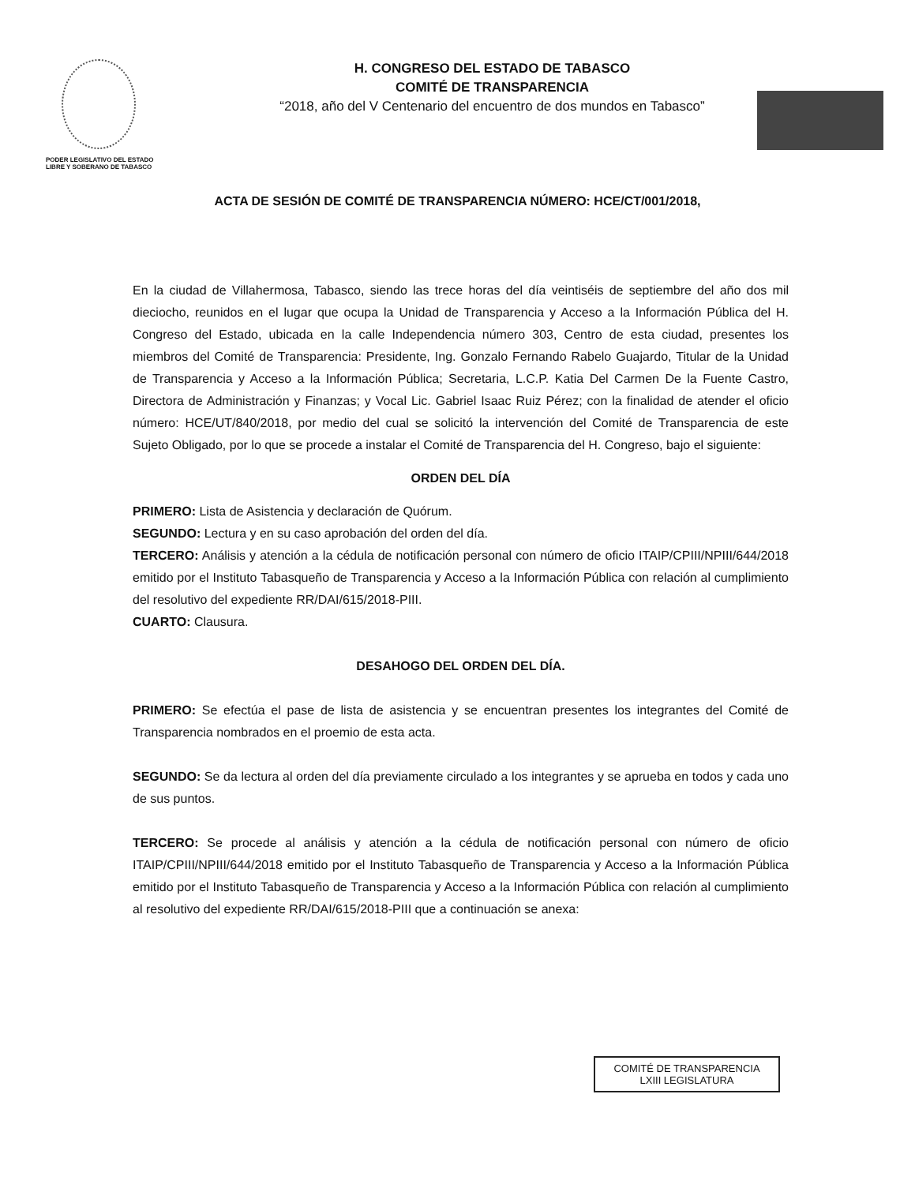PODER LEGISLATIVO DEL ESTADO
LIBRE Y SOBERANO DE TABASCO
H. CONGRESO DEL ESTADO DE TABASCO
COMITÉ DE TRANSPARENCIA
“2018, año del V Centenario del encuentro de dos mundos en Tabasco”
ACTA DE SESIÓN DE COMITÉ DE TRANSPARENCIA NÚMERO: HCE/CT/001/2018,
En la ciudad de Villahermosa, Tabasco, siendo las trece horas del día veintiséis de septiembre del año dos mil dieciocho, reunidos en el lugar que ocupa la Unidad de Transparencia y Acceso a la Información Pública del H. Congreso del Estado, ubicada en la calle Independencia número 303, Centro de esta ciudad, presentes los miembros del Comité de Transparencia: Presidente, Ing. Gonzalo Fernando Rabelo Guajardo, Titular de la Unidad de Transparencia y Acceso a la Información Pública; Secretaria, L.C.P. Katia Del Carmen De la Fuente Castro, Directora de Administración y Finanzas; y Vocal Lic. Gabriel Isaac Ruiz Pérez; con la finalidad de atender el oficio número: HCE/UT/840/2018, por medio del cual se solicitó la intervención del Comité de Transparencia de este Sujeto Obligado, por lo que se procede a instalar el Comité de Transparencia del H. Congreso, bajo el siguiente:
ORDEN DEL DÍA
PRIMERO: Lista de Asistencia y declaración de Quórum.
SEGUNDO: Lectura y en su caso aprobación del orden del día.
TERCERO: Análisis y atención a la cédula de notificación personal con número de oficio ITAIP/CPIII/NPIII/644/2018 emitido por el Instituto Tabasqueño de Transparencia y Acceso a la Información Pública con relación al cumplimiento del resolutivo del expediente RR/DAI/615/2018-PIII.
CUARTO: Clausura.
DESAHOGO DEL ORDEN DEL DÍA.
PRIMERO: Se efectúa el pase de lista de asistencia y se encuentran presentes los integrantes del Comité de Transparencia nombrados en el proemio de esta acta.
SEGUNDO: Se da lectura al orden del día previamente circulado a los integrantes y se aprueba en todos y cada uno de sus puntos.
TERCERO: Se procede al análisis y atención a la cédula de notificación personal con número de oficio ITAIP/CPIII/NPIII/644/2018 emitido por el Instituto Tabasqueño de Transparencia y Acceso a la Información Pública emitido por el Instituto Tabasqueño de Transparencia y Acceso a la Información Pública con relación al cumplimiento al resolutivo del expediente RR/DAI/615/2018-PIII que a continuación se anexa:
COMITÉ DE TRANSPARENCIA
LXIII LEGISLATURA